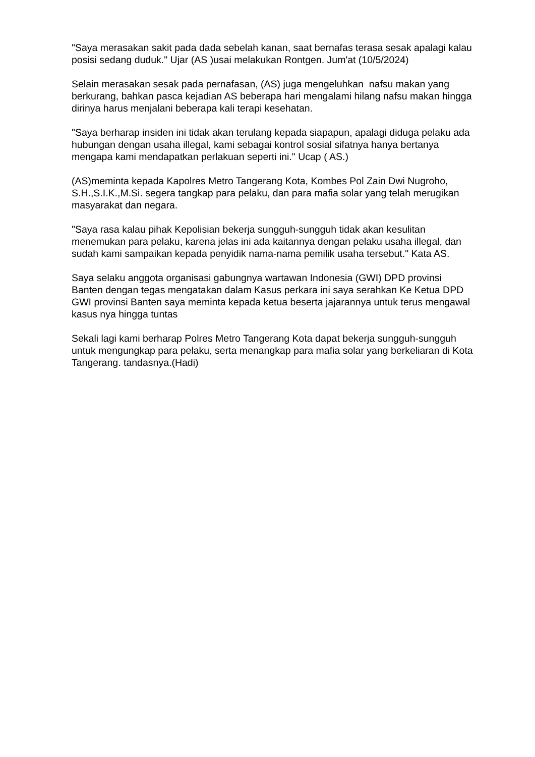"Saya merasakan sakit pada dada sebelah kanan, saat bernafas terasa sesak apalagi kalau posisi sedang duduk." Ujar (AS )usai melakukan Rontgen. Jum'at (10/5/2024)
Selain merasakan sesak pada pernafasan, (AS) juga mengeluhkan nafsu makan yang berkurang, bahkan pasca kejadian AS beberapa hari mengalami hilang nafsu makan hingga dirinya harus menjalani beberapa kali terapi kesehatan.
"Saya berharap insiden ini tidak akan terulang kepada siapapun, apalagi diduga pelaku ada hubungan dengan usaha illegal, kami sebagai kontrol sosial sifatnya hanya bertanya mengapa kami mendapatkan perlakuan seperti ini." Ucap ( AS.)
(AS)meminta kepada Kapolres Metro Tangerang Kota, Kombes Pol Zain Dwi Nugroho, S.H.,S.I.K.,M.Si. segera tangkap para pelaku, dan para mafia solar yang telah merugikan masyarakat dan negara.
"Saya rasa kalau pihak Kepolisian bekerja sungguh-sungguh tidak akan kesulitan menemukan para pelaku, karena jelas ini ada kaitannya dengan pelaku usaha illegal, dan sudah kami sampaikan kepada penyidik nama-nama pemilik usaha tersebut." Kata AS.
Saya selaku anggota organisasi gabungnya wartawan Indonesia (GWI) DPD provinsi Banten dengan tegas mengatakan dalam Kasus perkara ini saya serahkan Ke Ketua DPD GWI provinsi Banten saya meminta kepada ketua beserta jajarannya untuk terus mengawal kasus nya hingga tuntas
Sekali lagi kami berharap Polres Metro Tangerang Kota dapat bekerja sungguh-sungguh untuk mengungkap para pelaku, serta menangkap para mafia solar yang berkeliaran di Kota Tangerang. tandasnya.(Hadi)